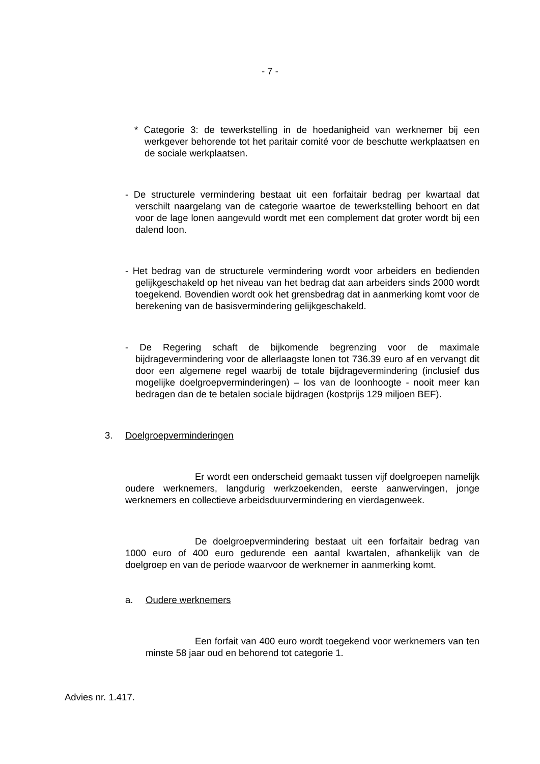- 7 -
* Categorie 3: de tewerkstelling in de hoedanigheid van werknemer bij een werkgever behorende tot het paritair comité voor de beschutte werkplaatsen en de sociale werkplaatsen.
- De structurele vermindering bestaat uit een forfaitair bedrag per kwartaal dat verschilt naargelang van de categorie waartoe de tewerkstelling behoort en dat voor de lage lonen aangevuld wordt met een complement dat groter wordt bij een dalend loon.
- Het bedrag van de structurele vermindering wordt voor arbeiders en bedienden gelijkgeschakeld op het niveau van het bedrag dat aan arbeiders sinds 2000 wordt toegekend. Bovendien wordt ook het grensbedrag dat in aanmerking komt voor de berekening van de basisvermindering gelijkgeschakeld.
- De Regering schaft de bijkomende begrenzing voor de maximale bijdragevermindering voor de allerlaagste lonen tot 736.39 euro af en vervangt dit door een algemene regel waarbij de totale bijdragevermindering (inclusief dus mogelijke doelgroepverminderingen) – los van de loonhoogte - nooit meer kan bedragen dan de te betalen sociale bijdragen (kostprijs 129 miljoen BEF).
3. Doelgroepverminderingen
Er wordt een onderscheid gemaakt tussen vijf doelgroepen namelijk oudere werknemers, langdurig werkzoekenden, eerste aanwervingen, jonge werknemers en collectieve arbeidsduurvermindering en vierdagenweek.
De doelgroepvermindering bestaat uit een forfaitair bedrag van 1000 euro of 400 euro gedurende een aantal kwartalen, afhankelijk van de doelgroep en van de periode waarvoor de werknemer in aanmerking komt.
a. Oudere werknemers
Een forfait van 400 euro wordt toegekend voor werknemers van ten minste 58 jaar oud en behorend tot categorie 1.
Advies nr. 1.417.